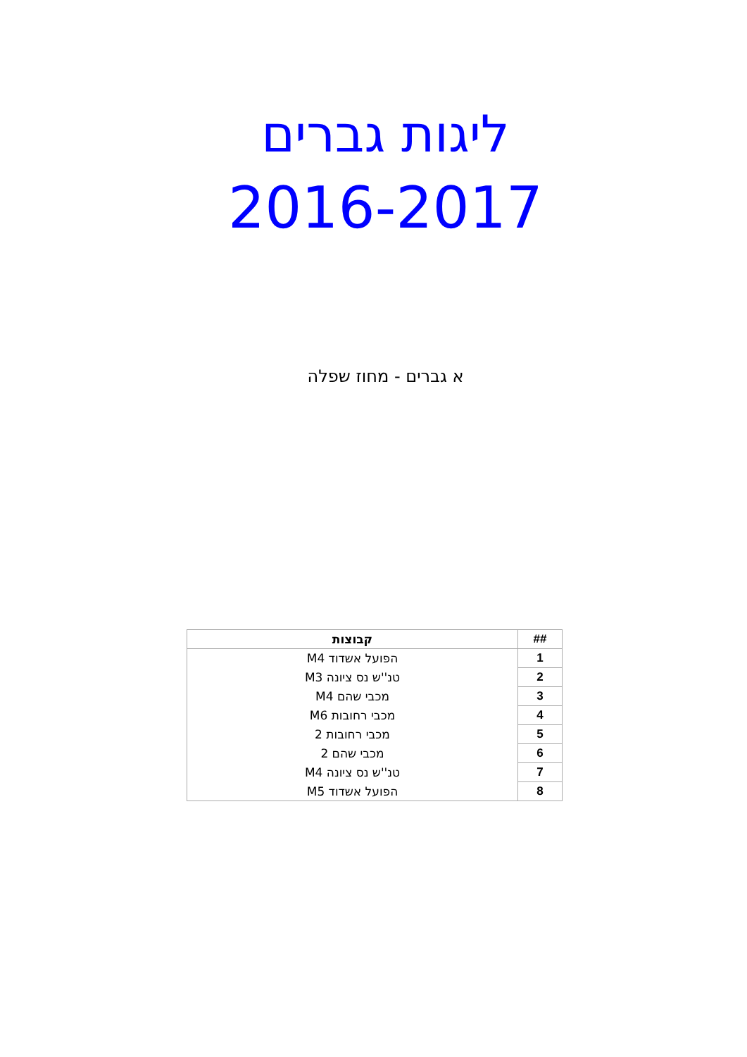ליגות גברים
2016-2017
א גברים - מחוז שפלה
| ## | קבוצות |
| --- | --- |
| 1 | הפועל אשדוד M4 |
| 2 | טנ''ש נס ציונה M3 |
| 3 | מכבי שהם M4 |
| 4 | מכבי רחובות M6 |
| 5 | מכבי רחובות 2 |
| 6 | מכבי שהם 2 |
| 7 | טנ''ש נס ציונה M4 |
| 8 | הפועל אשדוד M5 |